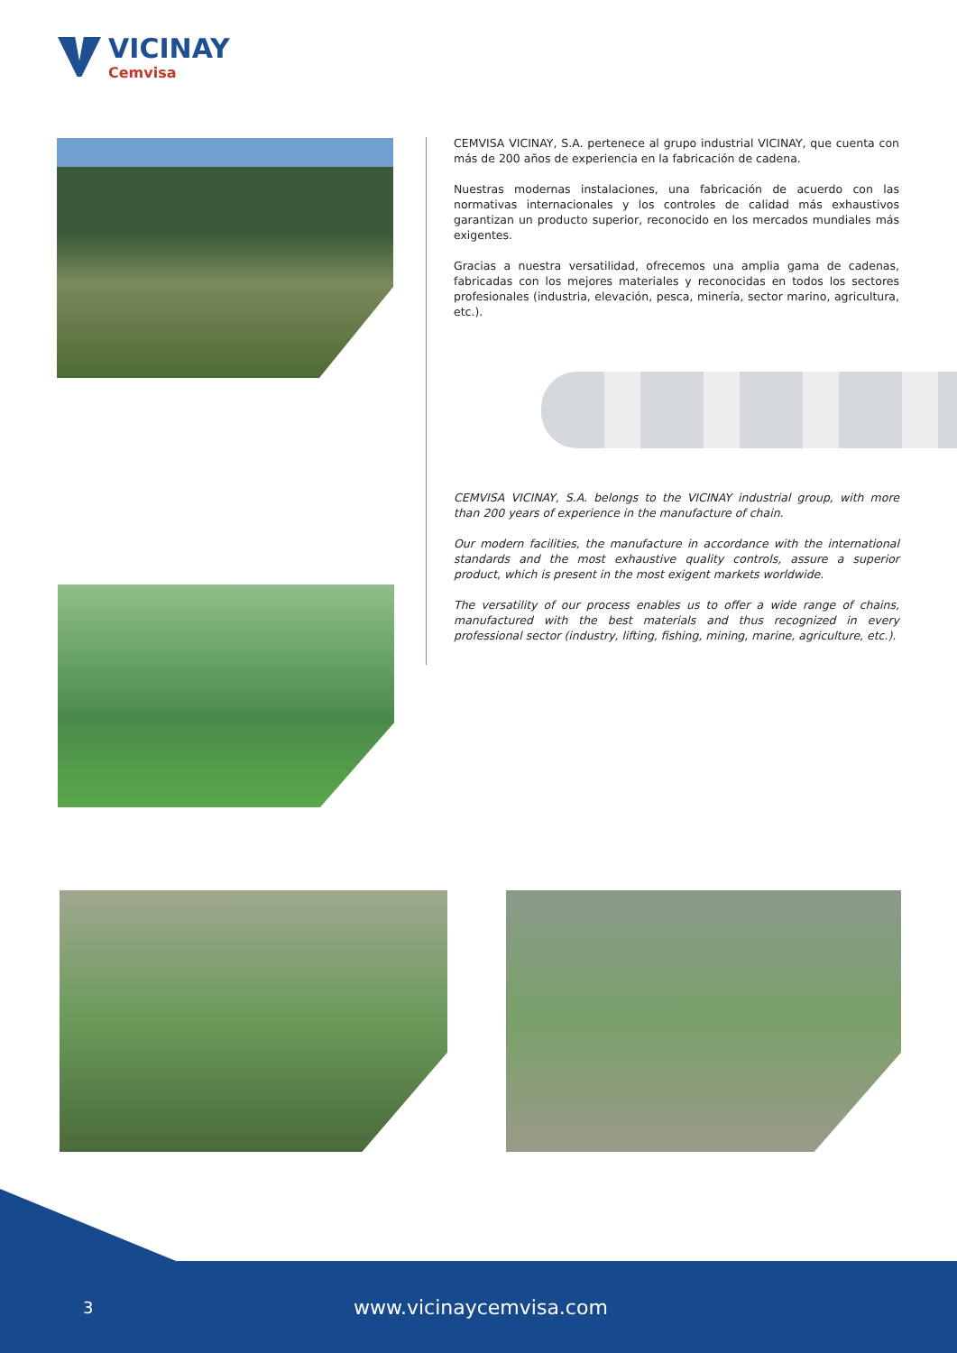VICINAY
Cemvisa
CEMVISA VICINAY, S.A. pertenece al grupo industrial VICINAY, que cuenta con más de 200 años de experiencia en la fabricación de cadena.
Nuestras modernas instalaciones, una fabricación de acuerdo con las normativas internacionales y los controles de calidad más exhaustivos garantizan un producto superior, reconocido en los mercados mundiales más exigentes.
Gracias a nuestra versatilidad, ofrecemos una amplia gama de cadenas, fabricadas con los mejores materiales y reconocidas en todos los sectores profesionales (industria, elevación, pesca, minería, sector marino, agricultura, etc.).
CEMVISA VICINAY, S.A. belongs to the VICINAY industrial group, with more than 200 years of experience in the manufacture of chain.
Our modern facilities, the manufacture in accordance with the international standards and the most exhaustive quality controls, assure a superior product, which is present in the most exigent markets worldwide.
The versatility of our process enables us to offer a wide range of chains, manufactured with the best materials and thus recognized in every professional sector (industry, lifting, fishing, mining, marine, agriculture, etc.).
3 www.vicinaycemvisa.com